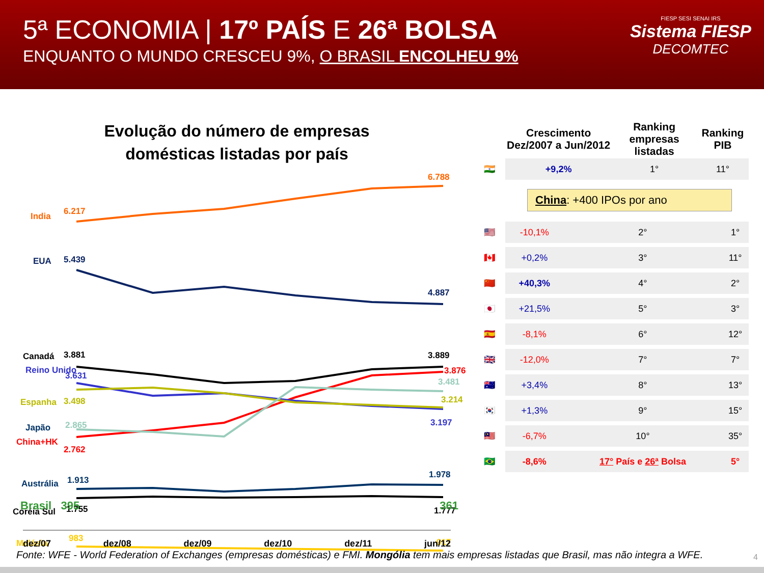5ª ECONOMIA | 17º PAÍS E 26ª BOLSA
ENQUANTO O MUNDO CRESCEU 9%, O BRASIL ENCOLHEU 9%
FIESP SESI SENAI IRS
Sistema FIESP
DECOMTEC
Evolução do número de empresas
domésticas listadas por país
India
6.217
6.788
EUA
5.439
4.887
Canadá
3.881
3.889
Reino Unido
3.631
3.876
3.481
Espanha
3.498
3.214
3.197
Japão
2.865
China+HK
2.762
Austrália
1.913
1.978
Coréia Sul
1.755
1.777
Malásia
983
917
Brasil 395 361
dez/07 dez/08 dez/09 dez/10 dez/11 jun/12
| | Crescimento Dez/2007 a Jun/2012 | Ranking empresas listadas | Ranking PIB |
| --- | --- | --- | --- |
| 🇮🇳 | +9,2% | 1° | 11° |
China: +400 IPOs por ano
| 🇺🇸 | -10,1% | 2° | 1° |
| 🇨🇦 | +0,2% | 3° | 11° |
| 🇨🇳 | +40,3% | 4° | 2° |
| 🇯🇵 | +21,5% | 5° | 3° |
| 🇪🇸 | -8,1% | 6° | 12° |
| 🇬🇧 | -12,0% | 7° | 7° |
| 🇦🇺 | +3,4% | 8° | 13° |
| 🇰🇷 | +1,3% | 9° | 15° |
| 🇲🇾 | -6,7% | 10° | 35° |
| 🇧🇷 | -8,6% | 17° País e 26ª Bolsa | 5° |
Fonte: WFE - World Federation of Exchanges (empresas domésticas) e FMI. Mongólia tem mais empresas listadas que Brasil, mas não integra a WFE.
4